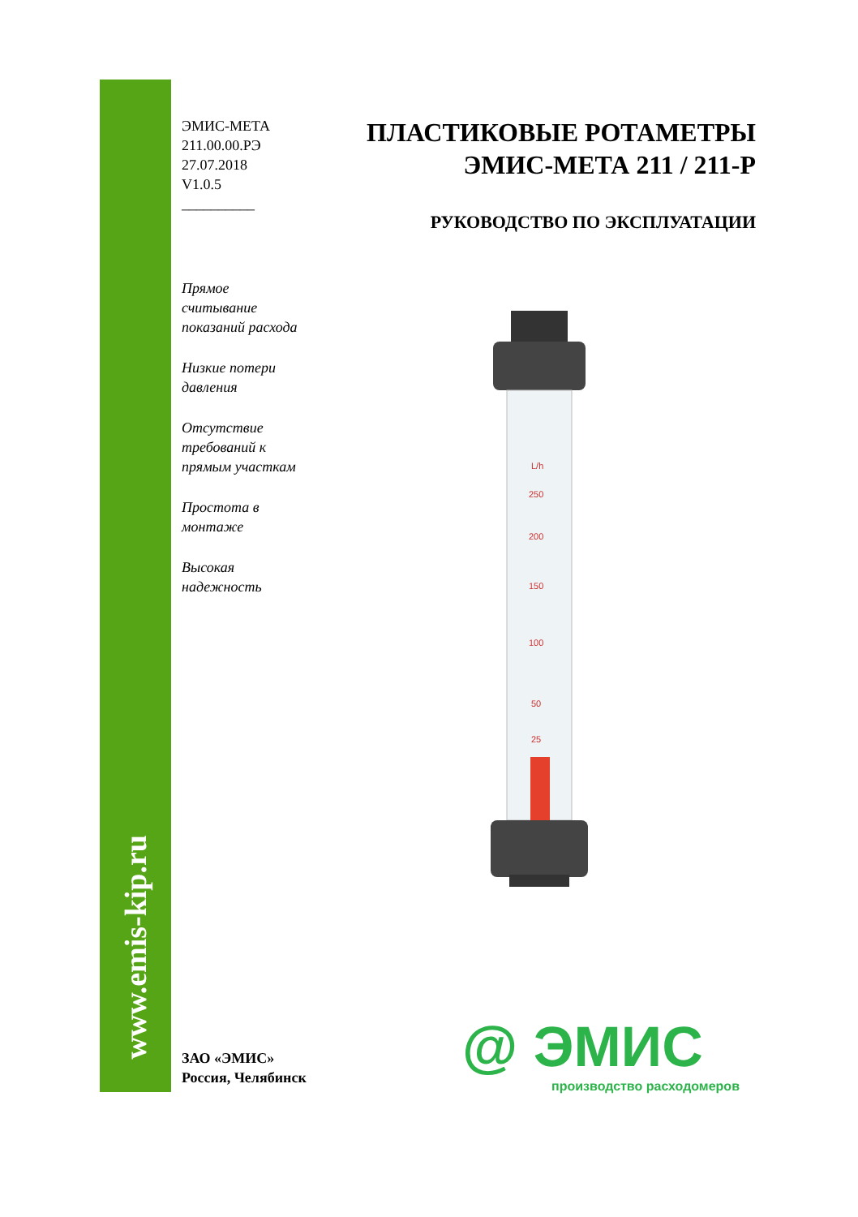www.emis-kip.ru
ЭМИС-МЕТА
211.00.00.РЭ
27.07.2018
V1.0.5
__________
Прямое
считывание
показаний расхода
Низкие потери
давления
Отсутствие
требований к
прямым участкам
Простота в
монтаже
Высокая
надежность
ПЛАСТИКОВЫЕ РОТАМЕТРЫ
ЭМИС-МЕТА 211 / 211-Р
РУКОВОДСТВО ПО ЭКСПЛУАТАЦИИ
L/h
250
200
150
100
50
25
ЗАО «ЭМИС»
Россия, Челябинск
@ ЭМИС
производство расходомеров